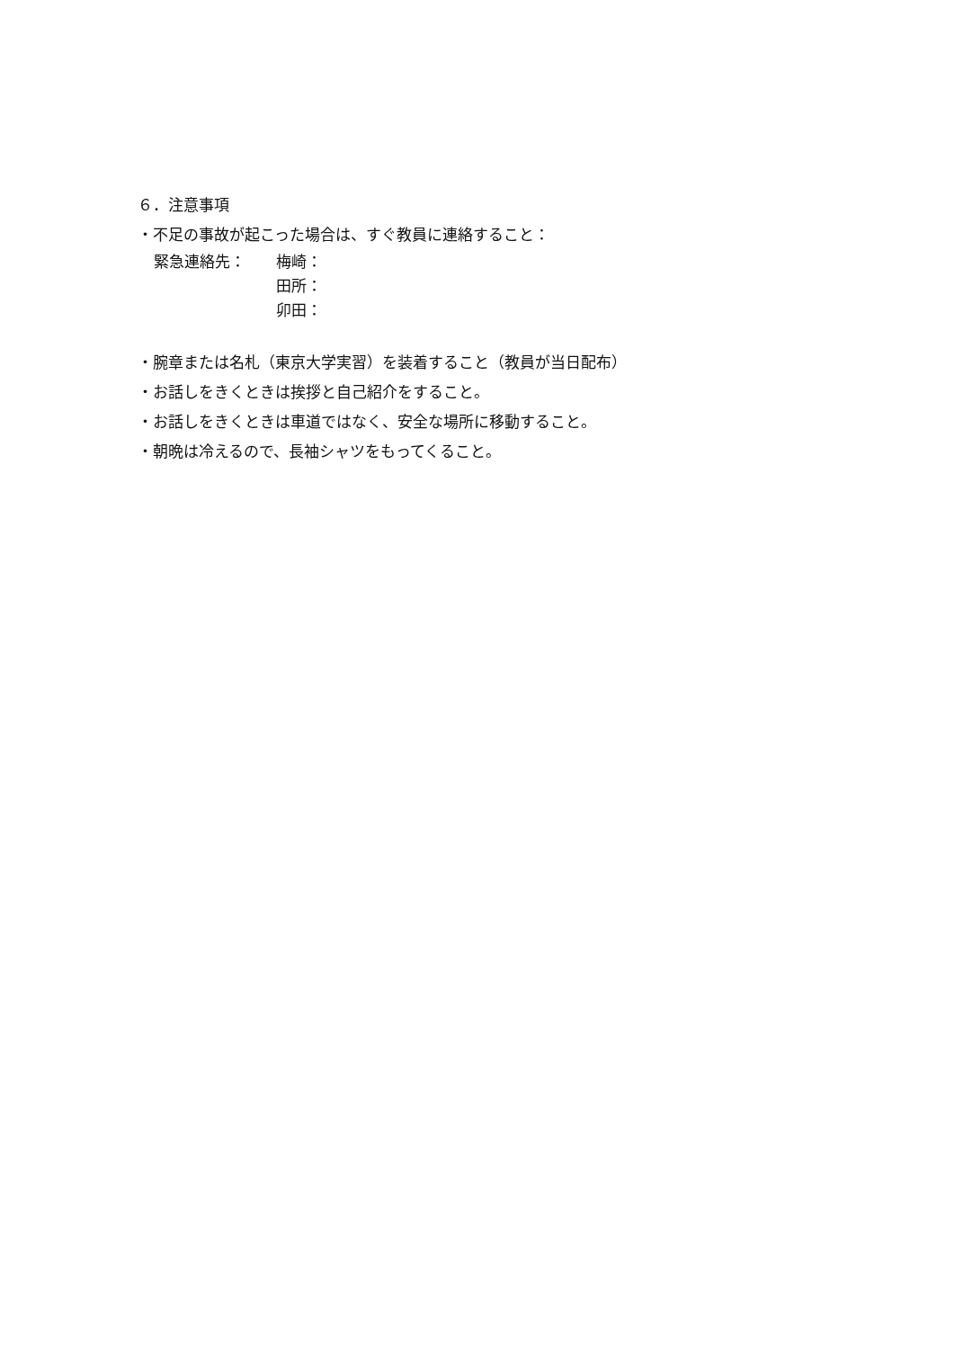６．注意事項
・不足の事故が起こった場合は、すぐ教員に連絡すること：
緊急連絡先： 梅崎：
田所：
卯田：
・腕章または名札（東京大学実習）を装着すること（教員が当日配布）
・お話しをきくときは挨拶と自己紹介をすること。
・お話しをきくときは車道ではなく、安全な場所に移動すること。
・朝晩は冷えるので、長袖シャツをもってくること。